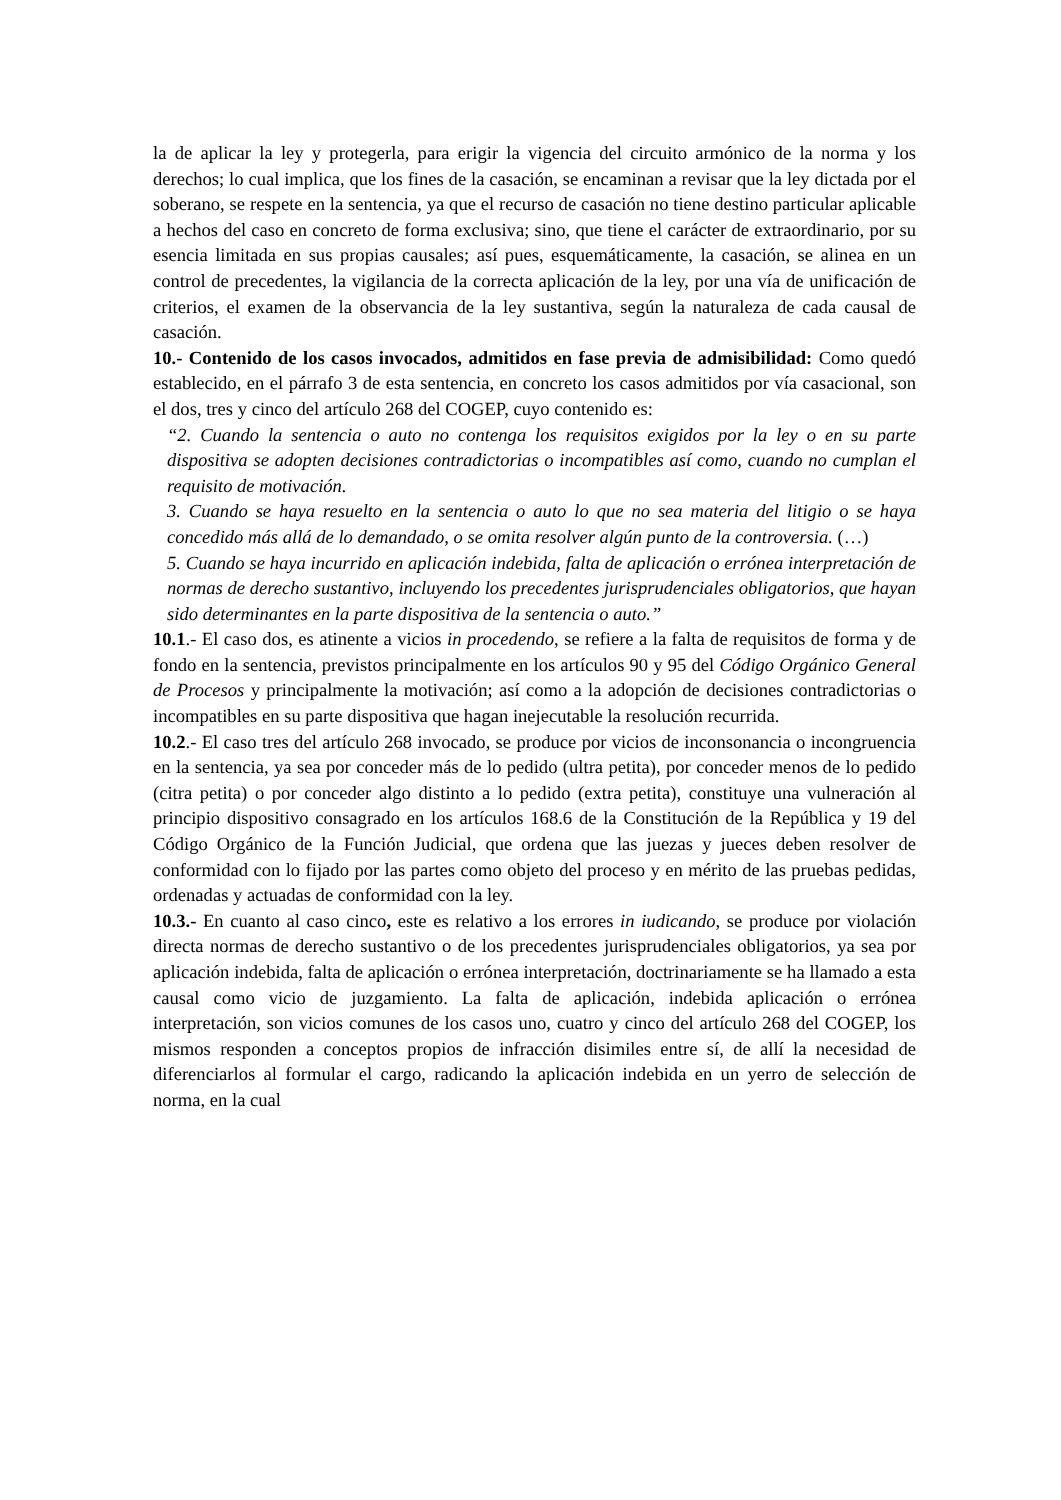la de aplicar la ley y protegerla, para erigir la vigencia del circuito armónico de la norma y los derechos; lo cual implica, que los fines de la casación, se encaminan a revisar que la ley dictada por el soberano, se respete en la sentencia, ya que el recurso de casación no tiene destino particular aplicable a hechos del caso en concreto de forma exclusiva; sino, que tiene el carácter de extraordinario, por su esencia limitada en sus propias causales; así pues, esquemáticamente, la casación, se alinea en un control de precedentes, la vigilancia de la correcta aplicación de la ley, por una vía de unificación de criterios, el examen de la observancia de la ley sustantiva, según la naturaleza de cada causal de casación.
10.- Contenido de los casos invocados, admitidos en fase previa de admisibilidad: Como quedó establecido, en el párrafo 3 de esta sentencia, en concreto los casos admitidos por vía casacional, son el dos, tres y cinco del artículo 268 del COGEP, cuyo contenido es:
“2. Cuando la sentencia o auto no contenga los requisitos exigidos por la ley o en su parte dispositiva se adopten decisiones contradictorias o incompatibles así como, cuando no cumplan el requisito de motivación.
3. Cuando se haya resuelto en la sentencia o auto lo que no sea materia del litigio o se haya concedido más allá de lo demandado, o se omita resolver algún punto de la controversia. (…)
5. Cuando se haya incurrido en aplicación indebida, falta de aplicación o errónea interpretación de normas de derecho sustantivo, incluyendo los precedentes jurisprudenciales obligatorios, que hayan sido determinantes en la parte dispositiva de la sentencia o auto.”
10.1.- El caso dos, es atinente a vicios in procedendo, se refiere a la falta de requisitos de forma y de fondo en la sentencia, previstos principalmente en los artículos 90 y 95 del Código Orgánico General de Procesos y principalmente la motivación; así como a la adopción de decisiones contradictorias o incompatibles en su parte dispositiva que hagan inejecutable la resolución recurrida.
10.2.- El caso tres del artículo 268 invocado, se produce por vicios de inconsonancia o incongruencia en la sentencia, ya sea por conceder más de lo pedido (ultra petita), por conceder menos de lo pedido (citra petita) o por conceder algo distinto a lo pedido (extra petita), constituye una vulneración al principio dispositivo consagrado en los artículos 168.6 de la Constitución de la República y 19 del Código Orgánico de la Función Judicial, que ordena que las juezas y jueces deben resolver de conformidad con lo fijado por las partes como objeto del proceso y en mérito de las pruebas pedidas, ordenadas y actuadas de conformidad con la ley.
10.3.- En cuanto al caso cinco, este es relativo a los errores in iudicando, se produce por violación directa normas de derecho sustantivo o de los precedentes jurisprudenciales obligatorios, ya sea por aplicación indebida, falta de aplicación o errónea interpretación, doctrinariamente se ha llamado a esta causal como vicio de juzgamiento. La falta de aplicación, indebida aplicación o errónea interpretación, son vicios comunes de los casos uno, cuatro y cinco del artículo 268 del COGEP, los mismos responden a conceptos propios de infracción disimiles entre sí, de allí la necesidad de diferenciarlos al formular el cargo, radicando la aplicación indebida en un yerro de selección de norma, en la cual